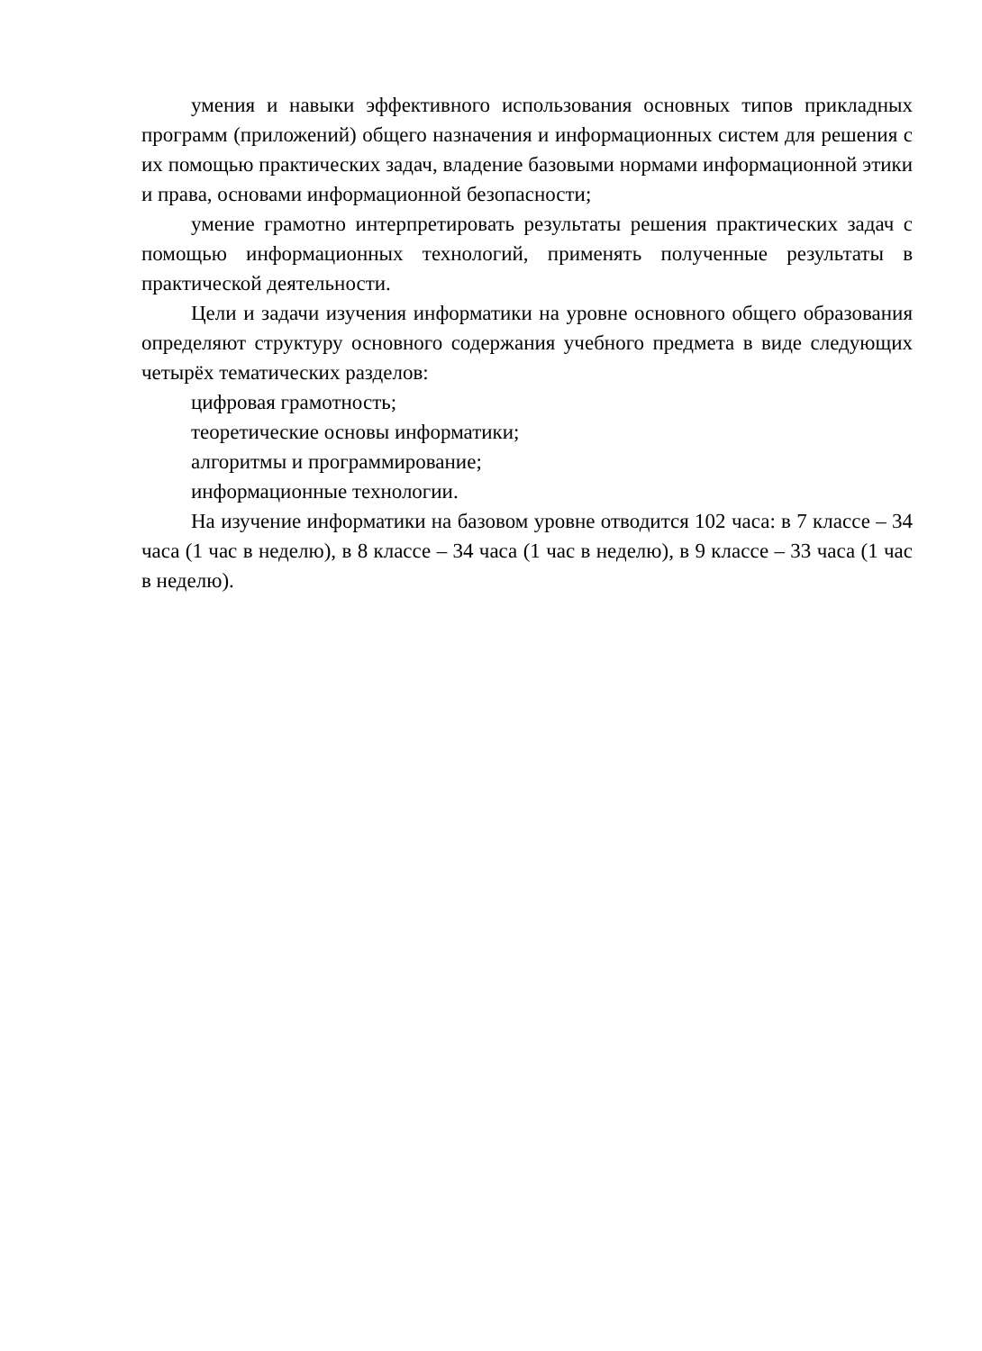умения и навыки эффективного использования основных типов прикладных программ (приложений) общего назначения и информационных систем для решения с их помощью практических задач, владение базовыми нормами информационной этики и права, основами информационной безопасности;
умение грамотно интерпретировать результаты решения практических задач с помощью информационных технологий, применять полученные результаты в практической деятельности.
Цели и задачи изучения информатики на уровне основного общего образования определяют структуру основного содержания учебного предмета в виде следующих четырёх тематических разделов:
цифровая грамотность;
теоретические основы информатики;
алгоритмы и программирование;
информационные технологии.
На изучение информатики на базовом уровне отводится 102 часа: в 7 классе – 34 часа (1 час в неделю), в 8 классе – 34 часа (1 час в неделю), в 9 классе – 33 часа (1 час в неделю).